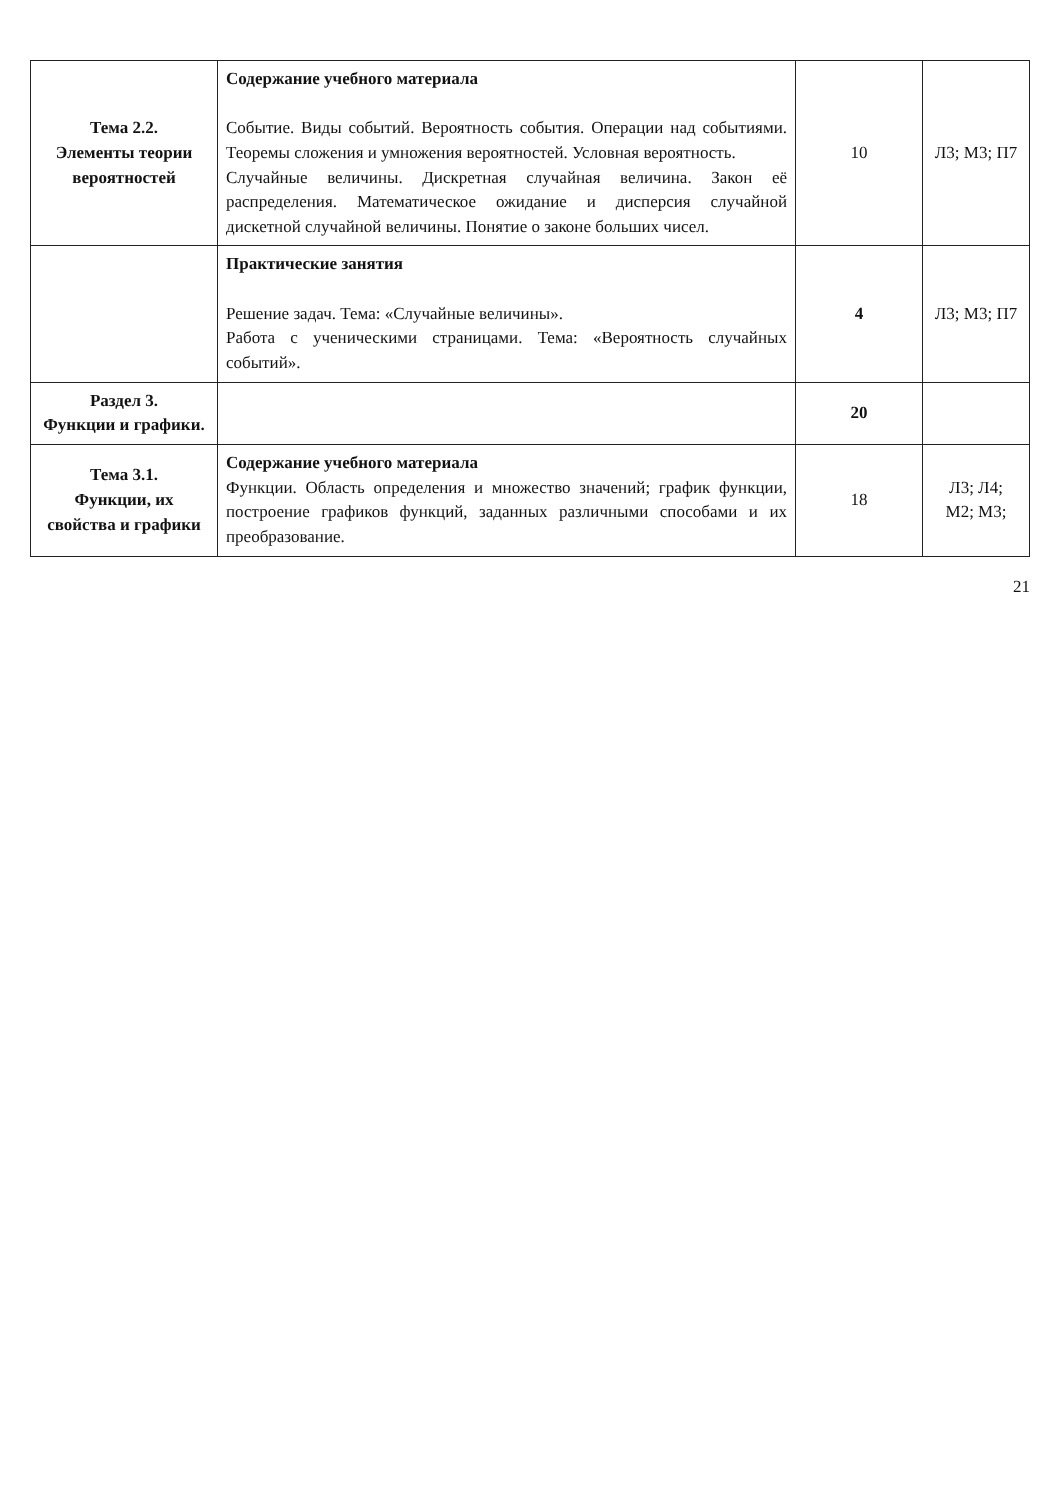| Тема 2.2. Элементы теории вероятностей | Содержание учебного материала Событие. Виды событий. Вероятность события. Операции над событиями. Теоремы сложения и умножения вероятностей. Условная вероятность. Случайные величины. Дискретная случайная величина. Закон её распределения. Математическое ожидание и дисперсия случайной дискетной случайной величины. Понятие о законе больших чисел. | 10 | Л3; М3; П7 |
| | Практические занятия Решение задач. Тема: «Случайные величины». Работа с ученическими страницами. Тема: «Вероятность случайных событий». | 4 | Л3; М3; П7 |
| Раздел 3. Функции и графики. | | 20 | |
| Тема 3.1. Функции, их свойства и графики | Содержание учебного материала Функции. Область определения и множество значений; график функции, построение графиков функций, заданных различными способами и их преобразование. | 18 | Л3; Л4; М2; М3; |
21